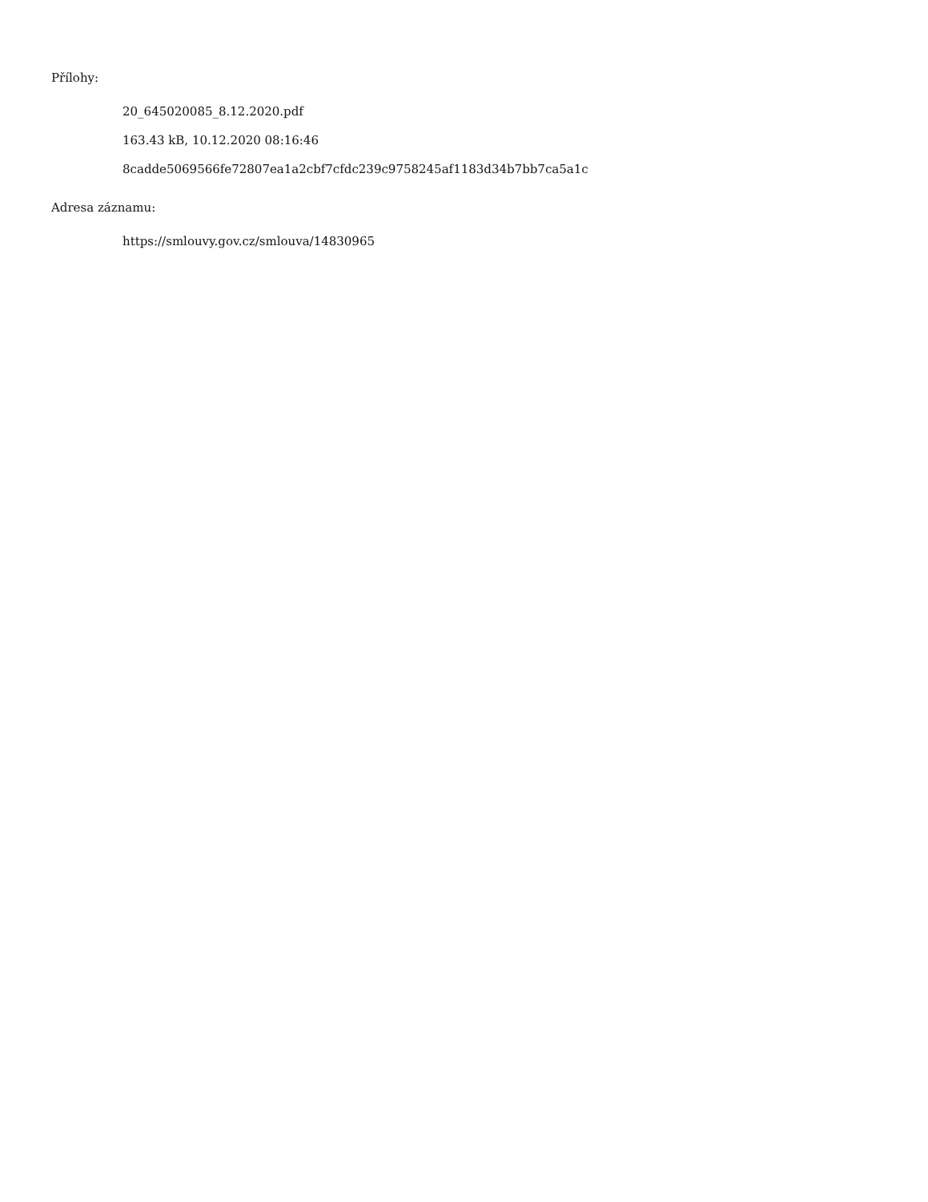Přílohy:
20_645020085_8.12.2020.pdf
163.43 kB, 10.12.2020 08:16:46
8cadde5069566fe72807ea1a2cbf7cfdc239c9758245af1183d34b7bb7ca5a1c
Adresa záznamu:
https://smlouvy.gov.cz/smlouva/14830965